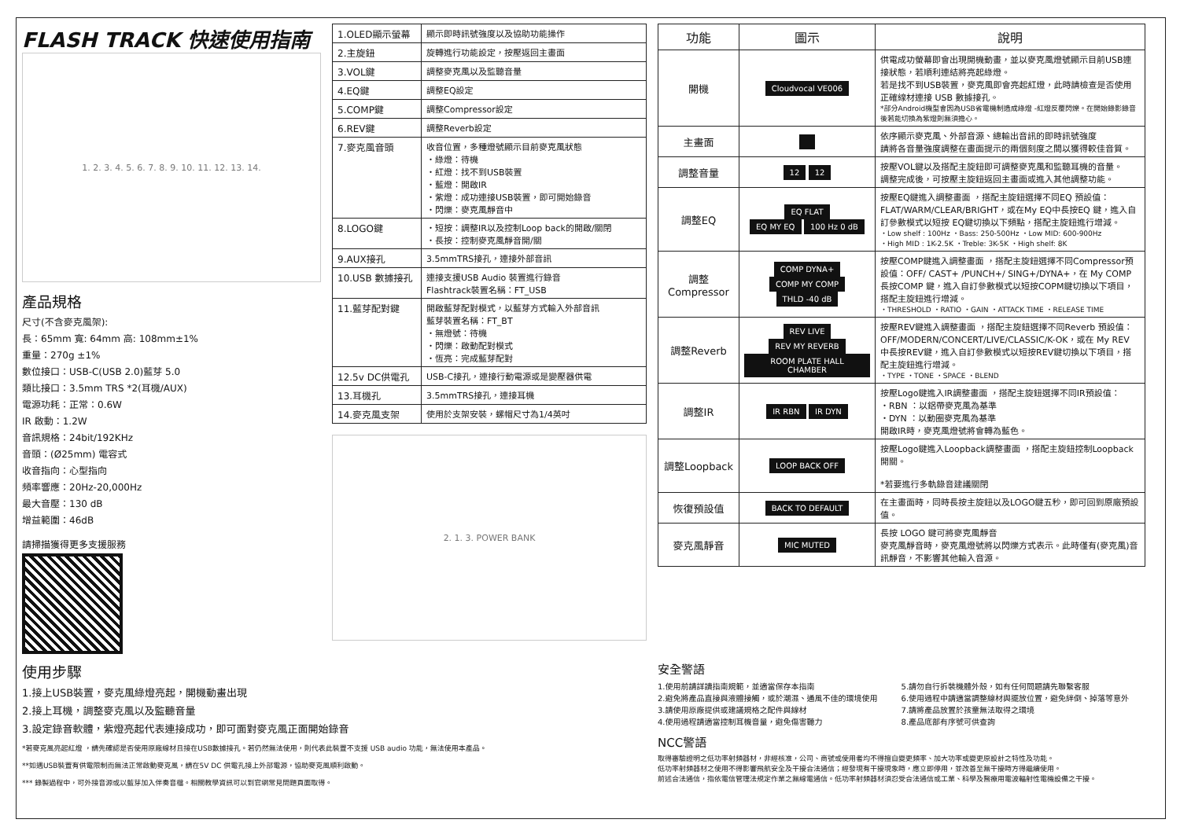FLASH TRACK 快速使用指南
1. 2. 3. 4. 5. 6. 7. 8. 9. 10. 11. 12. 13. 14.
產品規格
尺寸(不含麥克風架):
長：65mm 寬: 64mm 高: 108mm±1%
重量：270g ±1%
數位接口：USB-C(USB 2.0)藍芽 5.0
類比接口：3.5mm TRS *2(耳機/AUX)
電源功耗：正常：0.6W
IR 啟動：1.2W
音訊規格：24bit/192KHz
音頭：(Ø25mm) 電容式
收音指向：心型指向
頻率響應：20Hz-20,000Hz
最大音壓：130 dB
增益範圍：46dB
請掃描獲得更多支援服務
| 1.OLED顯示螢幕 | 顯示即時訊號強度以及協助功能操作 |
| 2.主旋鈕 | 旋轉進行功能設定，按壓返回主畫面 |
| 3.VOL鍵 | 調整麥克風以及監聽音量 |
| 4.EQ鍵 | 調整EQ設定 |
| 5.COMP鍵 | 調整Compressor設定 |
| 6.REV鍵 | 調整Reverb設定 |
| 7.麥克風音頭 | 收音位置，多種燈號顯示目前麥克風狀態 ・綠燈：待機 ・紅燈：找不到USB裝置 ・藍燈：開啟IR ・紫燈：成功連接USB裝置，即可開始錄音 ・閃爍：麥克風靜音中 |
| 8.LOGO鍵 | ・短按：調整IR以及控制Loop back的開啟/關閉 ・長按：控制麥克風靜音開/關 |
| 9.AUX接孔 | 3.5mmTRS接孔，連接外部音訊 |
| 10.USB 數據接孔 | 連接支援USB Audio 裝置進行錄音 Flashtrack裝置名稱：FT_USB |
| 11.藍芽配對鍵 | 開啟藍芽配對模式，以藍芽方式輸入外部音訊 藍芽裝置名稱：FT_BT ・無燈號：待機 ・閃爍：啟動配對模式 ・恆亮：完成藍芽配對 |
| 12.5v DC供電孔 | USB-C接孔，連接行動電源或是變壓器供電 |
| 13.耳機孔 | 3.5mmTRS接孔，連接耳機 |
| 14.麥克風支架 | 使用於支架安裝，螺帽尺寸為1/4英吋 |
2. 1. 3. POWER BANK
| 功能 | 圖示 | 說明 |
| --- | --- | --- |
| 開機 | Cloudvocal VE006 | 供電成功螢幕即會出現開機動畫，並以麥克風燈號顯示目前USB連接狀態，若順利連結將亮起綠燈。 若是找不到USB裝置，麥克風即會亮起紅燈，此時請檢查是否使用正確線材連接 USB 數據接孔。 *部分Android機型會因為USB省電機制造成綠燈 -紅燈反覆閃爍。在開始錄影錄音後若能切換為紫燈則無須擔心。 |
| 主畫面 | | 依序顯示麥克風、外部音源、總輸出音訊的即時訊號強度 請將各音量強度調整在畫面提示的兩個刻度之間以獲得較佳音質。 |
| 調整音量 | 12 12 | 按壓VOL鍵以及搭配主旋鈕即可調整麥克風和監聽耳機的音量。 調整完成後，可按壓主旋鈕返回主畫面或進入其他調整功能。 |
| 調整EQ | EQ FLAT EQ MY EQ 100 Hz 0 dB | 按壓EQ鍵進入調整畫面 ，搭配主旋鈕選擇不同EQ 預設值：FLAT/WARM/CLEAR/BRIGHT，或在My EQ中長按EQ 鍵，進入自訂參數模式以短按 EQ鍵切換以下頻點，搭配主旋鈕進行增減。 ・Low shelf : 100Hz ・Bass: 250-500Hz ・Low MID: 600-900Hz ・High MID : 1K-2.5K ・Treble: 3K-5K ・High shelf: 8K |
| 調整Compressor | COMP DYNA+ COMP MY COMP THLD -40 dB | 按壓COMP鍵進入調整畫面 ，搭配主旋鈕選擇不同Compressor預設值：OFF/ CAST+ /PUNCH+/ SING+/DYNA+，在 My COMP長按COMP 鍵，進入自訂參數模式以短按COPM鍵切換以下項目，搭配主旋鈕進行增減。 ・THRESHOLD ・RATIO ・GAIN ・ATTACK TIME ・RELEASE TIME |
| 調整Reverb | REV LIVE REV MY REVERB ROOM PLATE HALL CHAMBER | 按壓REV鍵進入調整畫面 ，搭配主旋鈕選擇不同Reverb 預設值：OFF/MODERN/CONCERT/LIVE/CLASSIC/K-OK，或在 My REV 中長按REV鍵，進入自訂參數模式以短按REV鍵切換以下項目，搭配主旋鈕進行增減。 ・TYPE ・TONE ・SPACE ・BLEND |
| 調整IR | IR RBN IR DYN | 按壓Logo鍵進入IR調整畫面 ，搭配主旋鈕選擇不同IR預設值： ・RBN ：以鋁帶麥克風為基準 ・DYN ：以動圈麥克風為基準 開啟IR時，麥克風燈號將會轉為藍色。 |
| 調整Loopback | LOOP BACK OFF | 按壓Logo鍵進入Loopback調整畫面 ，搭配主旋鈕控制Loopback開關。 *若要進行多軌錄音建議關閉 |
| 恢復預設值 | BACK TO DEFAULT | 在主畫面時，同時長按主旋鈕以及LOGO鍵五秒，即可回到原廠預設值。 |
| 麥克風靜音 | MIC MUTED | 長按 LOGO 鍵可將麥克風靜音 麥克風靜音時，麥克風燈號將以閃爍方式表示。此時僅有(麥克風)音訊靜音，不影響其他輸入音源。 |
使用步驟
1.接上USB裝置，麥克風綠燈亮起，開機動畫出現
2.接上耳機，調整麥克風以及監聽音量
3.設定錄音軟體，紫燈亮起代表連接成功，即可面對麥克風正面開始錄音
*若麥克風亮起紅燈 ，請先確認是否使用原廠線材且接在USB數據接孔。若仍然無法使用，則代表此裝置不支援 USB audio 功能，無法使用本產品。
**如遇USB裝置有供電限制而無法正常啟動麥克風，請在5V DC 供電孔接上外部電源，協助麥克風順利啟動。
*** 錄製過程中，可外接音源或以藍芽加入伴奏音檔。相關教學資訊可以到官網常見問題頁面取得。
安全警語
1.使用前請詳讀指南規範，並適當保存本指南
2.避免將產品直接與液體接觸，或於潮濕、通風不佳的環境使用
3.請使用原廠提供或建議規格之配件與線材
4.使用過程請適當控制耳機音量，避免傷害聽力
5.請勿自行拆裝機體外殼，如有任何問題請先聯繫客服
6.使用過程中請適當調整線材與擺放位置，避免絆倒、掉落等意外
7.請將產品放置於孩童無法取得之環境
8.產品底部有序號可供查詢
NCC警語
取得審驗證明之低功率射頻器材，非經核准，公司、商號或使用者均不得擅自變更頻率、加大功率或變更原設計之特性及功能。
低功率射頻器材之使用不得影響飛航安全及干擾合法通信；經發現有干擾現象時，應立即停用，並改善至無干擾時方得繼續使用。
前述合法通信，指依電信管理法規定作業之無線電通信。低功率射頻器材須忍受合法通信或工業、科學及醫療用電波輻射性電機設備之干擾。